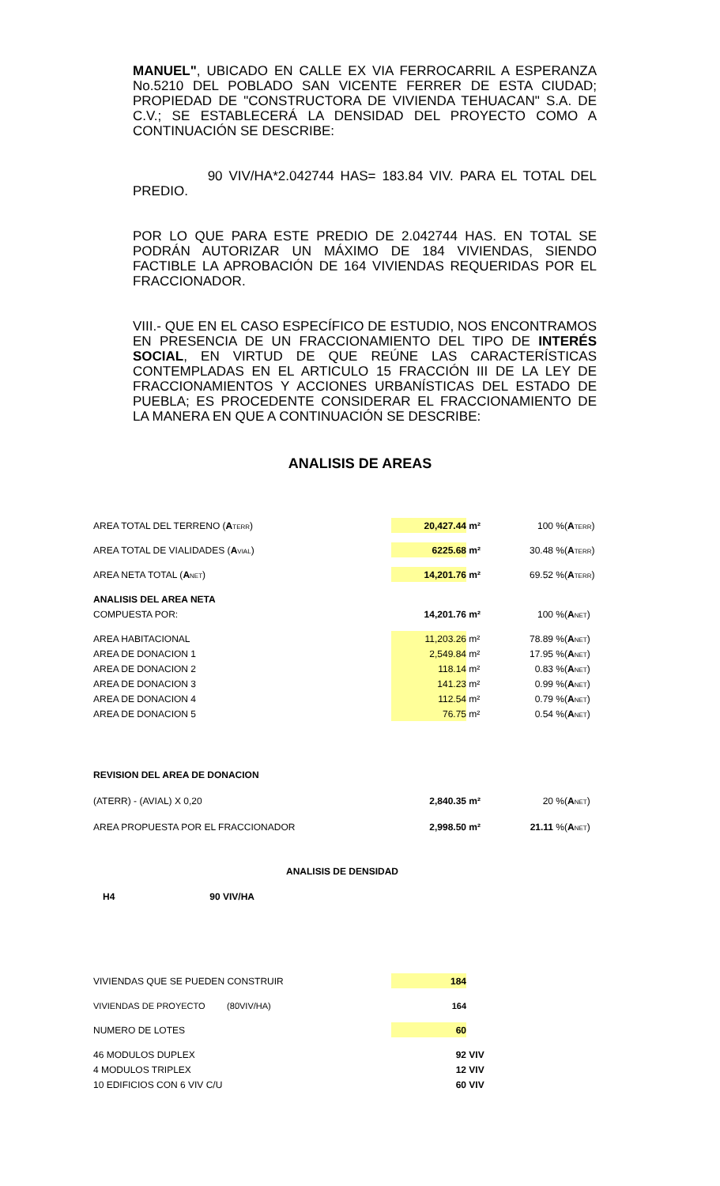MANUEL", UBICADO EN CALLE EX VIA FERROCARRIL A ESPERANZA No.5210 DEL POBLADO SAN VICENTE FERRER DE ESTA CIUDAD; PROPIEDAD DE "CONSTRUCTORA DE VIVIENDA TEHUACAN" S.A. DE C.V.; SE ESTABLECERÁ LA DENSIDAD DEL PROYECTO COMO A CONTINUACIÓN SE DESCRIBE:
90 VIV/HA*2.042744 HAS= 183.84 VIV. PARA EL TOTAL DEL PREDIO.
POR LO QUE PARA ESTE PREDIO DE 2.042744 HAS. EN TOTAL SE PODRÁN AUTORIZAR UN MÁXIMO DE 184 VIVIENDAS, SIENDO FACTIBLE LA APROBACIÓN DE 164 VIVIENDAS REQUERIDAS POR EL FRACCIONADOR.
VIII.- QUE EN EL CASO ESPECÍFICO DE ESTUDIO, NOS ENCONTRAMOS EN PRESENCIA DE UN FRACCIONAMIENTO DEL TIPO DE INTERÉS SOCIAL, EN VIRTUD DE QUE REÚNE LAS CARACTERÍSTICAS CONTEMPLADAS EN EL ARTICULO 15 FRACCIÓN III DE LA LEY DE FRACCIONAMIENTOS Y ACCIONES URBANÍSTICAS DEL ESTADO DE PUEBLA; ES PROCEDENTE CONSIDERAR EL FRACCIONAMIENTO DE LA MANERA EN QUE A CONTINUACIÓN SE DESCRIBE:
ANALISIS DE AREAS
| AREA TOTAL DEL TERRENO ( A TERR ) | 20,427.44 | m² | 100 | %( A TERR ) |
| AREA TOTAL DE VIALIDADES ( A VIAL ) | 6225.68 | m² | 30.48 | %( A TERR ) |
| AREA NETA TOTAL ( A NET ) | 14,201.76 | m² | 69.52 | %( A TERR ) |
| ANALISIS DEL AREA NETA | | | | |
| COMPUESTA POR: | 14,201.76 | m² | 100 | %( A NET ) |
| AREA HABITACIONAL | 11,203.26 | m² | 78.89 | %( A NET ) |
| AREA DE DONACION 1 | 2,549.84 | m² | 17.95 | %( A NET ) |
| AREA DE DONACION 2 | 118.14 | m² | 0.83 | %( A NET ) |
| AREA DE DONACION 3 | 141.23 | m² | 0.99 | %( A NET ) |
| AREA DE DONACION 4 | 112.54 | m² | 0.79 | %( A NET ) |
| AREA DE DONACION 5 | 76.75 | m² | 0.54 | %( A NET ) |
| REVISION DEL AREA DE DONACION | | | | |
| (ATERR) - (AVIAL) X 0,20 | 2,840.35 | m² | 20 | %( A NET ) |
| AREA PROPUESTA POR EL FRACCIONADOR | 2,998.50 | m² | 21.11 | %( A NET ) |
ANALISIS DE DENSIDAD
H4 90 VIV/HA
| VIVIENDAS QUE SE PUEDEN CONSTRUIR | 184 | |
| VIVIENDAS DE PROYECTO (80VIV/HA) | 164 | |
| NUMERO DE LOTES | 60 | |
| 46 MODULOS DUPLEX | 92 | VIV |
| 4 MODULOS TRIPLEX | 12 | VIV |
| 10 EDIFICIOS CON 6 VIV C/U | 60 | VIV |